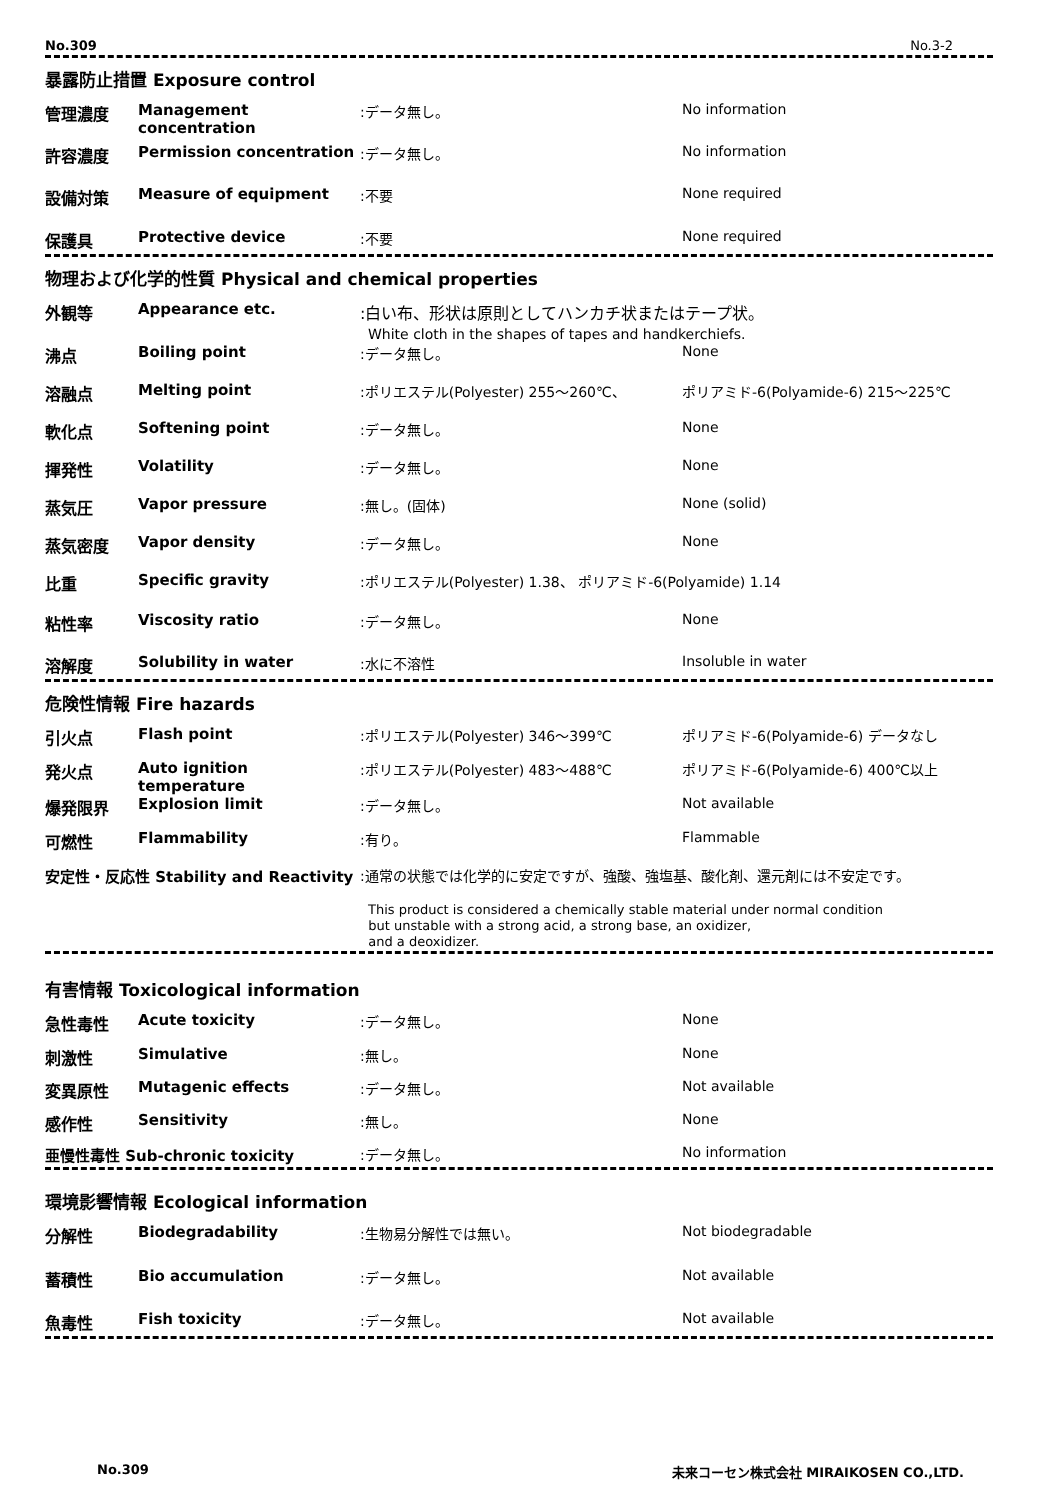No.309 No.3-2
暴露防止措置 Exposure control
| 管理濃度 | Management concentration | :データ無し。 | No information |
| 許容濃度 | Permission concentration | :データ無し。 | No information |
| 設備対策 | Measure of equipment | :不要 | None required |
| 保護具 | Protective device | :不要 | None required |
物理および化学的性質 Physical and chemical properties
| 外観等 | Appearance etc. | :白い布、形状は原則としてハンカチ状またはテープ状。 White cloth in the shapes of tapes and handkerchiefs. | |
| 沸点 | Boiling point | :データ無し。 | None |
| 溶融点 | Melting point | :ポリエステル(Polyester) 255～260℃、 | ポリアミド-6(Polyamide-6) 215～225℃ |
| 軟化点 | Softening point | :データ無し。 | None |
| 揮発性 | Volatility | :データ無し。 | None |
| 蒸気圧 | Vapor pressure | :無し。(固体) | None (solid) |
| 蒸気密度 | Vapor density | :データ無し。 | None |
| 比重 | Specific gravity | :ポリエステル(Polyester) 1.38、 ポリアミド-6(Polyamide) 1.14 | |
| 粘性率 | Viscosity ratio | :データ無し。 | None |
| 溶解度 | Solubility in water | :水に不溶性 | Insoluble in water |
危険性情報 Fire hazards
| 引火点 | Flash point | :ポリエステル(Polyester) 346～399℃ | ポリアミド-6(Polyamide-6) データなし |
| 発火点 | Auto ignition temperature | :ポリエステル(Polyester) 483～488℃ | ポリアミド-6(Polyamide-6) 400℃以上 |
| 爆発限界 | Explosion limit | :データ無し。 | Not available |
| 可燃性 | Flammability | :有り。 | Flammable |
| 安定性・反応性 Stability and Reactivity | | :通常の状態では化学的に安定ですが、強酸、強塩基、酸化剤、還元剤には不安定です。 This product is considered a chemically stable material under normal condition but unstable with a strong acid, a strong base, an oxidizer, and a deoxidizer. | |
有害情報 Toxicological information
| 急性毒性 | Acute toxicity | :データ無し。 | None |
| 刺激性 | Simulative | :無し。 | None |
| 変異原性 | Mutagenic effects | :データ無し。 | Not available |
| 感作性 | Sensitivity | :無し。 | None |
| 亜慢性毒性 Sub-chronic toxicity | | :データ無し。 | No information |
環境影響情報 Ecological information
| 分解性 | Biodegradability | :生物易分解性では無い。 | Not biodegradable |
| 蓄積性 | Bio accumulation | :データ無し。 | Not available |
| 魚毒性 | Fish toxicity | :データ無し。 | Not available |
No.309 未来コーセン株式会社 MIRAIKOSEN CO.,LTD.